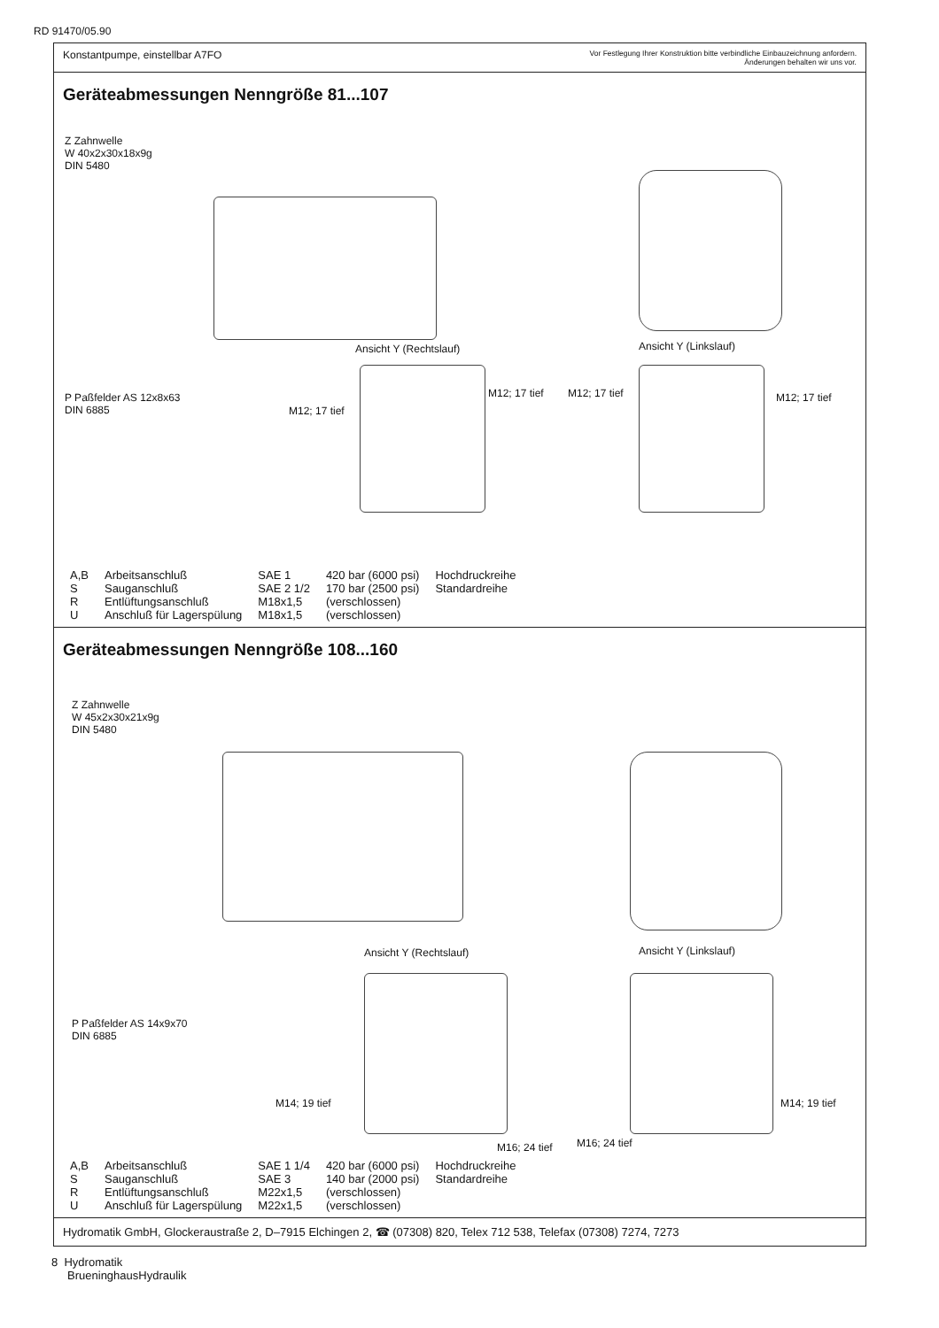RD 91470/05.90
Konstantpumpe, einstellbar A7FO
Vor Festlegung Ihrer Konstruktion bitte verbindliche Einbauzeichnung anfordern.
Änderungen behalten wir uns vor.
Geräteabmessungen Nenngröße 81...107
Z Zahnwelle
W 40x2x30x18x9g
DIN 5480
Ansicht Y (Rechtslauf) Ansicht Y (Linkslauf)
P Paßfelder AS 12x8x63
DIN 6885
M12; 17 tief
M12; 17 tief M12; 17 tief M12; 17 tief
| A,B | Arbeitsanschluß | SAE 1 | 420 bar (6000 psi) | Hochdruckreihe |
| S | Sauganschluß | SAE 2 1/2 | 170 bar (2500 psi) | Standardreihe |
| R | Entlüftungsanschluß | M18x1,5 | (verschlossen) | |
| U | Anschluß für Lagerspülung | M18x1,5 | (verschlossen) | |
Geräteabmessungen Nenngröße 108...160
Z Zahnwelle
W 45x2x30x21x9g
DIN 5480
Ansicht Y (Rechtslauf) Ansicht Y (Linkslauf)
P Paßfelder AS 14x9x70
DIN 6885
M14; 19 tief
M16; 24 tief M16; 24 tief
M14; 19 tief
| A,B | Arbeitsanschluß | SAE 1 1/4 | 420 bar (6000 psi) | Hochdruckreihe |
| S | Sauganschluß | SAE 3 | 140 bar (2000 psi) | Standardreihe |
| R | Entlüftungsanschluß | M22x1,5 | (verschlossen) | |
| U | Anschluß für Lagerspülung | M22x1,5 | (verschlossen) | |
Hydromatik GmbH, Glockeraustraße 2, D–7915 Elchingen 2, ☎ (07308) 820, Telex 712 538, Telefax (07308) 7274, 7273
8 Hydromatik
BrueninghausHydraulik